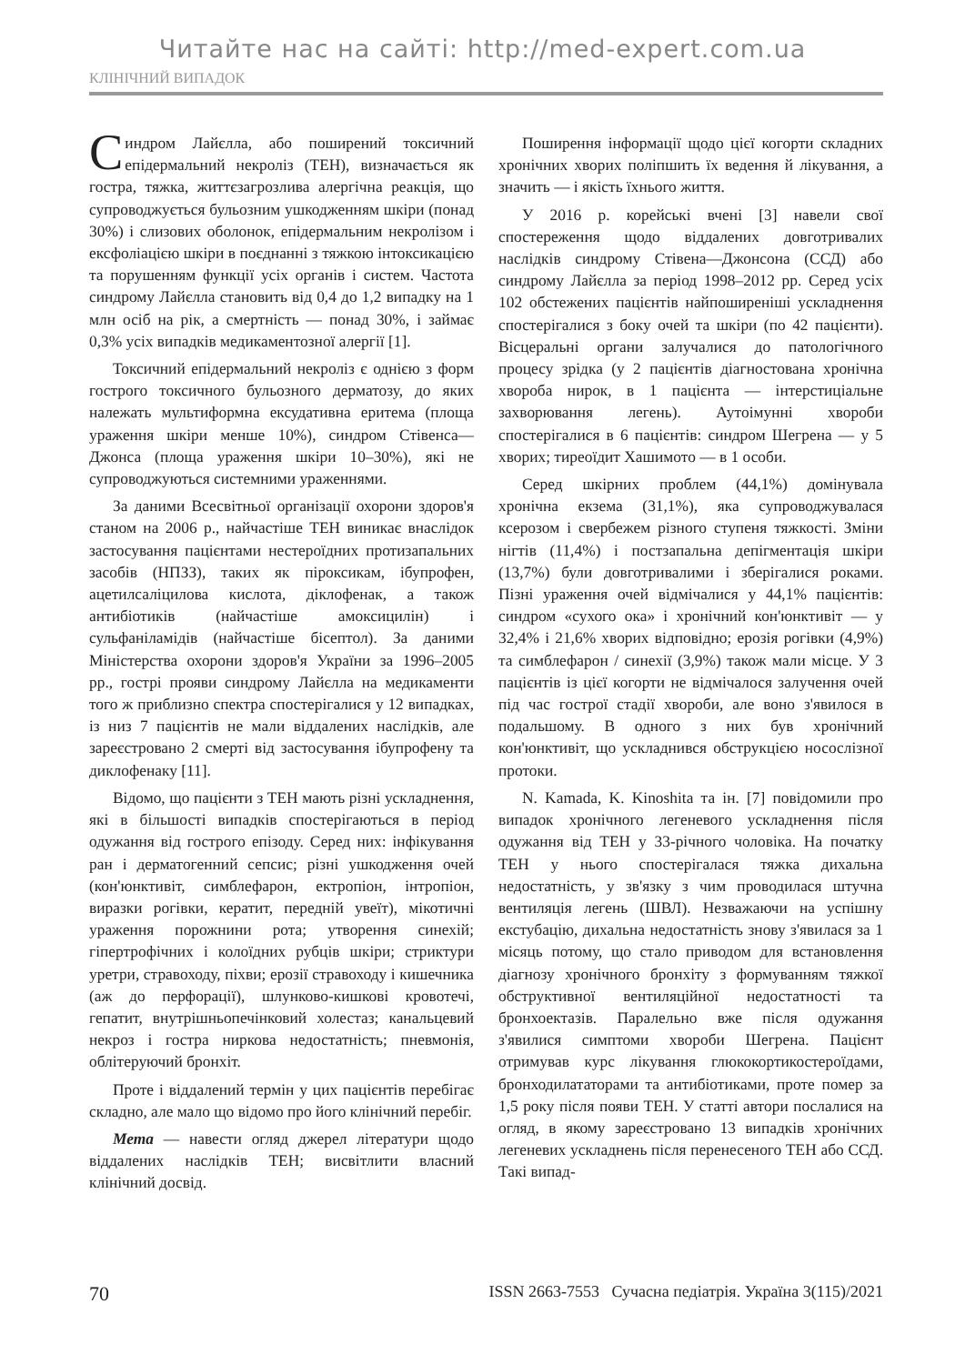Читайте нас на сайті: http://med-expert.com.ua
КЛІНІЧНИЙ ВИПАДОК
Синдром Лайєлла, або поширений токсичний епідермальний некроліз (ТЕН), визначається як гостра, тяжка, життєзагрозлива алергічна реакція, що супроводжується бульозним ушкодженням шкіри (понад 30%) і слизових оболонок, епідермальним некролізом і ексфоліацією шкіри в поєднанні з тяжкою інтоксикацією та порушенням функції усіх органів і систем. Частота синдрому Лайєлла становить від 0,4 до 1,2 випадку на 1 млн осіб на рік, а смертність — понад 30%, і займає 0,3% усіх випадків медикаментозної алергії [1].
Токсичний епідермальний некроліз є однією з форм гострого токсичного бульозного дерматозу, до яких належать мультиформна ексудативна еритема (площа ураження шкіри менше 10%), синдром Стівенса—Джонса (площа ураження шкіри 10–30%), які не супроводжуються системними ураженнями.
За даними Всесвітньої організації охорони здоров'я станом на 2006 р., найчастіше ТЕН виникає внаслідок застосування пацієнтами нестероїдних протизапальних засобів (НПЗЗ), таких як піроксикам, ібупрофен, ацетилсаліцилова кислота, діклофенак, а також антибіотиків (найчастіше амоксицилін) і сульфаніламідів (найчастіше бісептол). За даними Міністерства охорони здоров'я України за 1996–2005 рр., гострі прояви синдрому Лайєлла на медикаменти того ж приблизно спектра спостерігалися у 12 випадках, із низ 7 пацієнтів не мали віддалених наслідків, але зареєстровано 2 смерті від застосування ібупрофену та диклофенаку [11].
Відомо, що пацієнти з ТЕН мають різні ускладнення, які в більшості випадків спостерігаються в період одужання від гострого епізоду. Серед них: інфікування ран і дерматогенний сепсис; різні ушкодження очей (кон'юнктивіт, симблефарон, ектропіон, інтропіон, виразки рогівки, кератит, передній увеїт), мікотичні ураження порожнини рота; утворення синехій; гіпертрофічних і колоїдних рубців шкіри; стриктури уретри, стравоходу, піхви; ерозії стравоходу і кишечника (аж до перфорації), шлунково-кишкові кровотечі, гепатит, внутрішньопечінковий холестаз; канальцевий некроз і гостра ниркова недостатність; пневмонія, облітеруючий бронхіт.
Проте і віддалений термін у цих пацієнтів перебігає складно, але мало що відомо про його клінічний перебіг.
Мета — навести огляд джерел літератури щодо віддалених наслідків ТЕН; висвітлити власний клінічний досвід.
Поширення інформації щодо цієї когорти складних хронічних хворих поліпшить їх ведення й лікування, а значить — і якість їхнього життя.
У 2016 р. корейські вчені [3] навели свої спостереження щодо віддалених довготривалих наслідків синдрому Стівена—Джонсона (ССД) або синдрому Лайєлла за період 1998–2012 рр. Серед усіх 102 обстежених пацієнтів найпоширеніші ускладнення спостерігалися з боку очей та шкіри (по 42 пацієнти). Вісцеральні органи залучалися до патологічного процесу зрідка (у 2 пацієнтів діагностована хронічна хвороба нирок, в 1 пацієнта — інтерстиціальне захворювання легень). Аутоімунні хвороби спостерігалися в 6 пацієнтів: синдром Шегрена — у 5 хворих; тиреоїдит Хашимото — в 1 особи.
Серед шкірних проблем (44,1%) домінувала хронічна екзема (31,1%), яка супроводжувалася ксерозом і свербежем різного ступеня тяжкості. Зміни нігтів (11,4%) і постзапальна депігментація шкіри (13,7%) були довготривалими і зберігалися роками. Пізні ураження очей відмічалися у 44,1% пацієнтів: синдром «сухого ока» і хронічний кон'юнктивіт — у 32,4% і 21,6% хворих відповідно; ерозія рогівки (4,9%) та симблефарон / синехії (3,9%) також мали місце. У 3 пацієнтів із цієї когорти не відмічалося залучення очей під час гострої стадії хвороби, але воно з'явилося в подальшому. В одного з них був хронічний кон'юнктивіт, що ускладнився обструкцією носослізної протоки.
N. Kamada, K. Kinoshita та ін. [7] повідомили про випадок хронічного легеневого ускладнення після одужання від ТЕН у 33-річного чоловіка. На початку ТЕН у нього спостерігалася тяжка дихальна недостатність, у зв'язку з чим проводилася штучна вентиляція легень (ШВЛ). Незважаючи на успішну екстубацію, дихальна недостатність знову з'явилася за 1 місяць потому, що стало приводом для встановлення діагнозу хронічного бронхіту з формуванням тяжкої обструктивної вентиляційної недостатності та бронхоектазів. Паралельно вже після одужання з'явилися симптоми хвороби Шегрена. Пацієнт отримував курс лікування глюкокортикостероїдами, бронходилататорами та антибіотиками, проте помер за 1,5 року після появи ТЕН. У статті автори послалися на огляд, в якому зареєстровано 13 випадків хронічних легеневих ускладнень після перенесеного ТЕН або ССД. Такі випад-
70 ISSN 2663-7553 Сучасна педіатрія. Україна 3(115)/2021